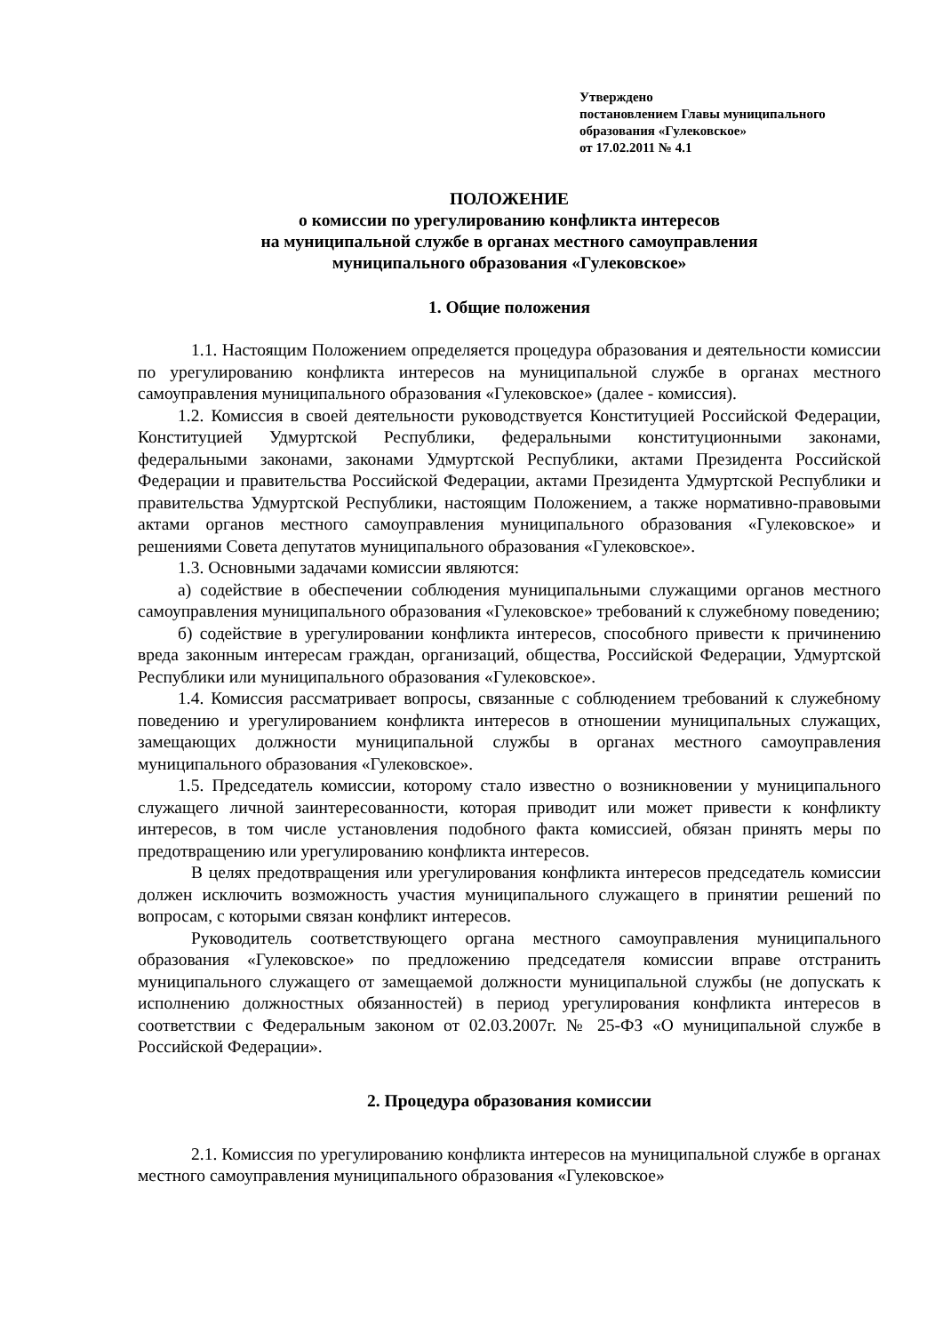Утверждено
постановлением Главы муниципального
образования «Гулековское»
от 17.02.2011 № 4.1
ПОЛОЖЕНИЕ
о комиссии по урегулированию конфликта интересов
на муниципальной службе в органах местного самоуправления
муниципального образования «Гулековское»
1. Общие положения
1.1. Настоящим Положением определяется процедура образования и деятельности комиссии по урегулированию конфликта интересов на муниципальной службе в органах местного самоуправления муниципального образования «Гулековское» (далее - комиссия).
1.2. Комиссия в своей деятельности руководствуется Конституцией Российской Федерации, Конституцией Удмуртской Республики, федеральными конституционными законами, федеральными законами, законами Удмуртской Республики, актами Президента Российской Федерации и правительства Российской Федерации, актами Президента Удмуртской Республики и правительства Удмуртской Республики, настоящим Положением, а также нормативно-правовыми актами органов местного самоуправления муниципального образования «Гулековское» и решениями Совета депутатов муниципального образования «Гулековское».
1.3. Основными задачами комиссии являются:
а) содействие в обеспечении соблюдения муниципальными служащими органов местного самоуправления муниципального образования «Гулековское» требований к служебному поведению;
б) содействие в урегулировании конфликта интересов, способного привести к причинению вреда законным интересам граждан, организаций, общества, Российской Федерации, Удмуртской Республики или муниципального образования «Гулековское».
1.4. Комиссия рассматривает вопросы, связанные с соблюдением требований к служебному поведению и урегулированием конфликта интересов в отношении муниципальных служащих, замещающих должности муниципальной службы в органах местного самоуправления муниципального образования «Гулековское».
1.5. Председатель комиссии, которому стало известно о возникновении у муниципального служащего личной заинтересованности, которая приводит или может привести к конфликту интересов, в том числе установления подобного факта комиссией, обязан принять меры по предотвращению или урегулированию конфликта интересов.
В целях предотвращения или урегулирования конфликта интересов председатель комиссии должен исключить возможность участия муниципального служащего в принятии решений по вопросам, с которыми связан конфликт интересов.
Руководитель соответствующего органа местного самоуправления муниципального образования «Гулековское» по предложению председателя комиссии вправе отстранить муниципального служащего от замещаемой должности муниципальной службы (не допускать к исполнению должностных обязанностей) в период урегулирования конфликта интересов в соответствии с Федеральным законом от 02.03.2007г. № 25-ФЗ «О муниципальной службе в Российской Федерации».
2. Процедура образования комиссии
2.1. Комиссия по урегулированию конфликта интересов на муниципальной службе в органах местного самоуправления муниципального образования «Гулековское»